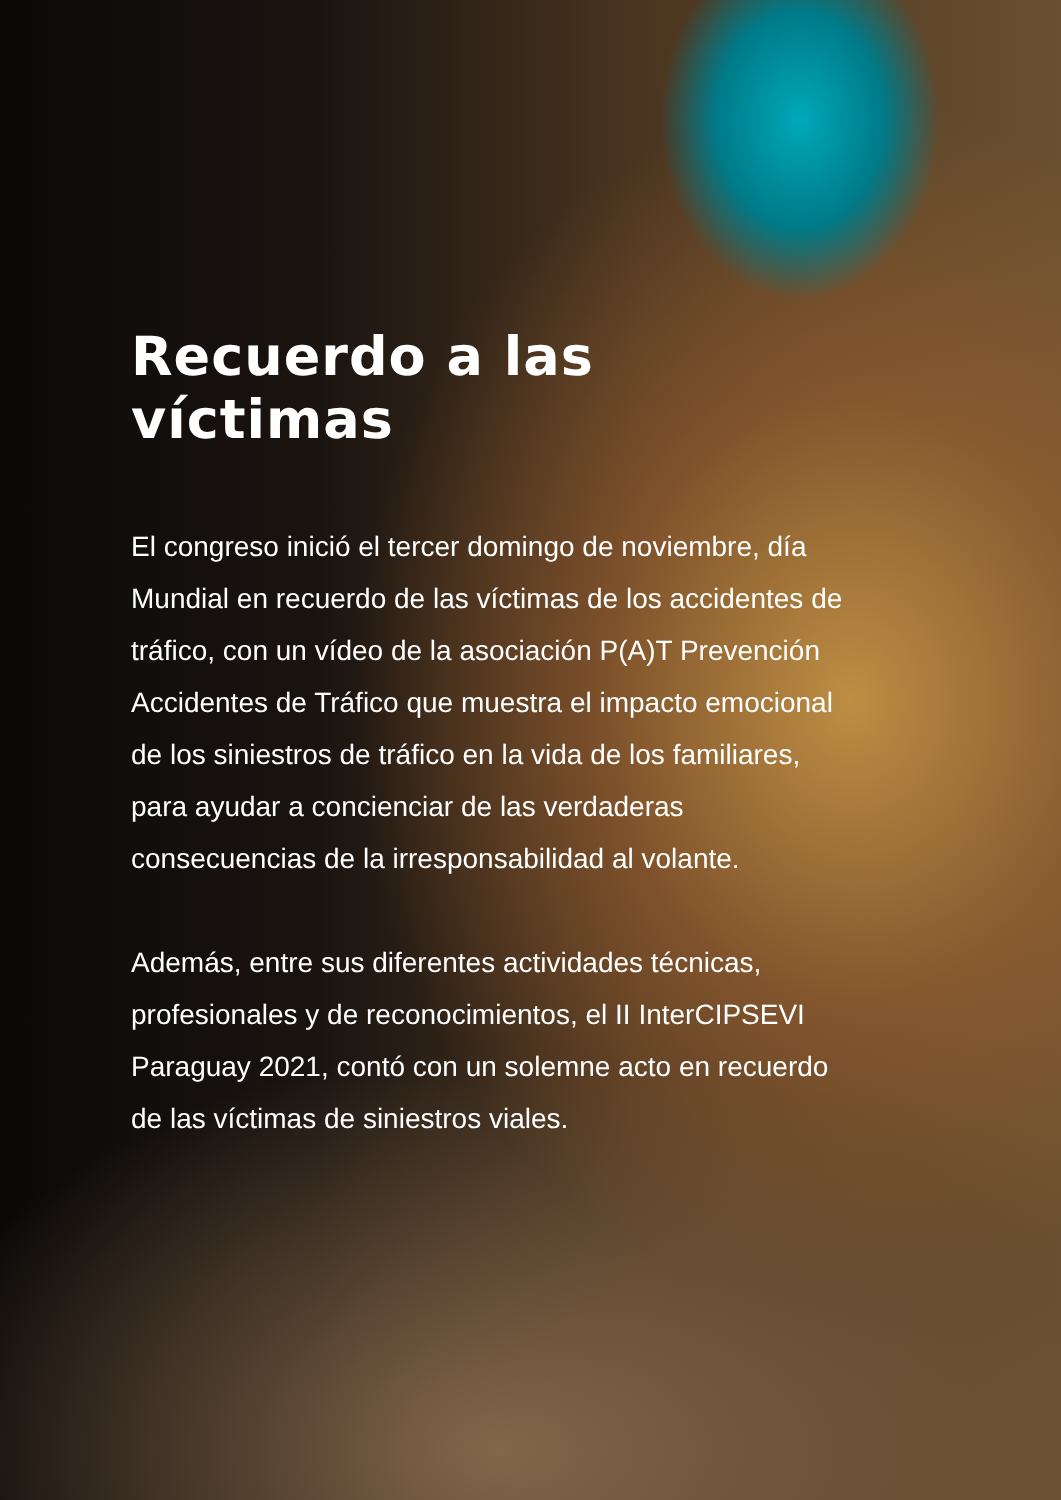Recuerdo a las víctimas
El congreso inició el tercer domingo de noviembre, día Mundial en recuerdo de las víctimas de los accidentes de tráfico, con un vídeo de la asociación P(A)T Prevención Accidentes de Tráfico que muestra el impacto emocional de los siniestros de tráfico en la vida de los familiares, para ayudar a concienciar de las verdaderas consecuencias de la irresponsabilidad al volante.
Además, entre sus diferentes actividades técnicas, profesionales y de reconocimientos, el II InterCIPSEVI Paraguay 2021, contó con un solemne acto en recuerdo de las víctimas de siniestros viales.